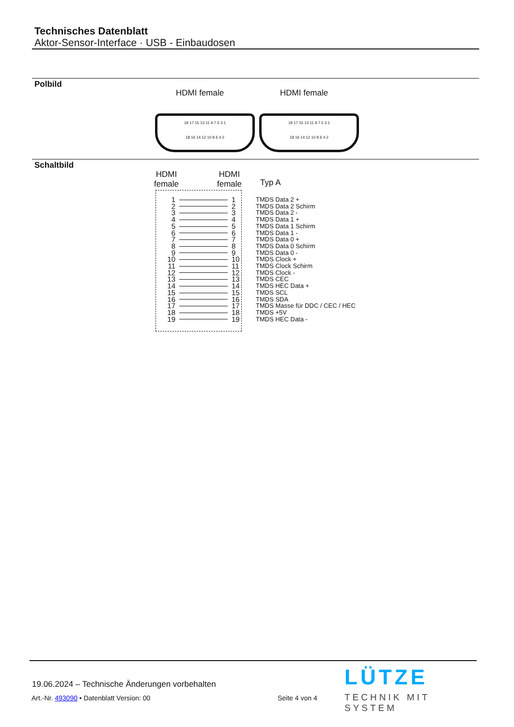Technisches Datenblatt
Aktor-Sensor-Interface · USB - Einbaudosen
Polbild
HDMI female HDMI female
19 17 15 13 11 9 7 5 3 1
18 16 14 12 10 8 6 4 2
19 17 15 13 11 9 7 5 3 1
18 16 14 12 10 8 6 4 2
Schaltbild
HDMI
female
HDMI
female
Typ A
1 1 TMDS Data 2 +
2 2 TMDS Data 2 Schirm
3 3 TMDS Data 2 -
4 4 TMDS Data 1 +
5 5 TMDS Data 1 Schirm
6 6 TMDS Data 1 -
7 7 TMDS Data 0 +
8 8 TMDS Data 0 Schirm
9 9 TMDS Data 0 -
10 10 TMDS Clock +
11 11 TMDS Clock Schirm
12 12 TMDS Clock -
13 13 TMDS CEC
14 14 TMDS HEC Data +
15 15 TMDS SCL
16 16 TMDS SDA
17 17 TMDS Masse für DDC / CEC / HEC
18 18 TMDS +5V
19 19 TMDS HEC Data -
19.06.2024 – Technische Änderungen vorbehalten
Art.-Nr. 493090 • Datenblatt Version: 00
Seite 4 von 4
LÜTZE
TECHNIK MIT SYSTEM